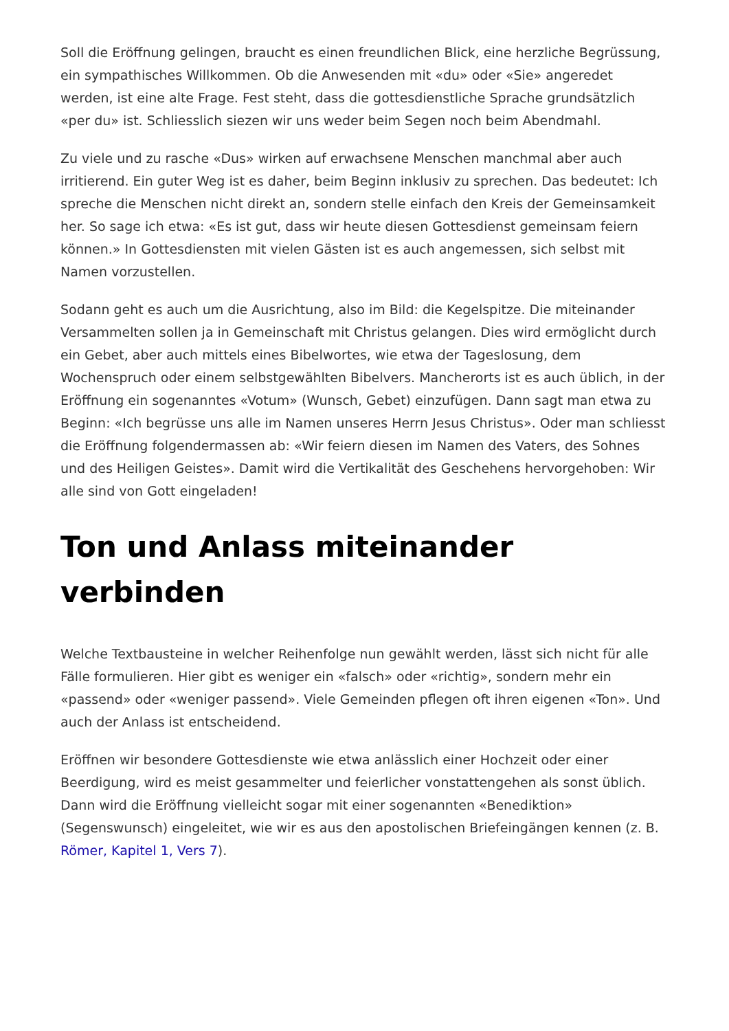Soll die Eröffnung gelingen, braucht es einen freundlichen Blick, eine herzliche Begrüssung, ein sympathisches Willkommen. Ob die Anwesenden mit «du» oder «Sie» angeredet werden, ist eine alte Frage. Fest steht, dass die gottesdienstliche Sprache grundsätzlich «per du» ist. Schliesslich siezen wir uns weder beim Segen noch beim Abendmahl.
Zu viele und zu rasche «Dus» wirken auf erwachsene Menschen manchmal aber auch irritierend. Ein guter Weg ist es daher, beim Beginn inklusiv zu sprechen. Das bedeutet: Ich spreche die Menschen nicht direkt an, sondern stelle einfach den Kreis der Gemeinsamkeit her. So sage ich etwa: «Es ist gut, dass wir heute diesen Gottesdienst gemeinsam feiern können.» In Gottesdiensten mit vielen Gästen ist es auch angemessen, sich selbst mit Namen vorzustellen.
Sodann geht es auch um die Ausrichtung, also im Bild: die Kegelspitze. Die miteinander Versammelten sollen ja in Gemeinschaft mit Christus gelangen. Dies wird ermöglicht durch ein Gebet, aber auch mittels eines Bibelwortes, wie etwa der Tageslosung, dem Wochenspruch oder einem selbstgewählten Bibelvers. Mancherorts ist es auch üblich, in der Eröffnung ein sogenanntes «Votum» (Wunsch, Gebet) einzufügen. Dann sagt man etwa zu Beginn: «Ich begrüsse uns alle im Namen unseres Herrn Jesus Christus». Oder man schliesst die Eröffnung folgendermassen ab: «Wir feiern diesen im Namen des Vaters, des Sohnes und des Heiligen Geistes». Damit wird die Vertikalität des Geschehens hervorgehoben: Wir alle sind von Gott eingeladen!
Ton und Anlass miteinander verbinden
Welche Textbausteine in welcher Reihenfolge nun gewählt werden, lässt sich nicht für alle Fälle formulieren. Hier gibt es weniger ein «falsch» oder «richtig», sondern mehr ein «passend» oder «weniger passend». Viele Gemeinden pflegen oft ihren eigenen «Ton». Und auch der Anlass ist entscheidend.
Eröffnen wir besondere Gottesdienste wie etwa anlässlich einer Hochzeit oder einer Beerdigung, wird es meist gesammelter und feierlicher vonstattengehen als sonst üblich. Dann wird die Eröffnung vielleicht sogar mit einer sogenannten «Benediktion» (Segenswunsch) eingeleitet, wie wir es aus den apostolischen Briefeingängen kennen (z. B. Römer, Kapitel 1, Vers 7).